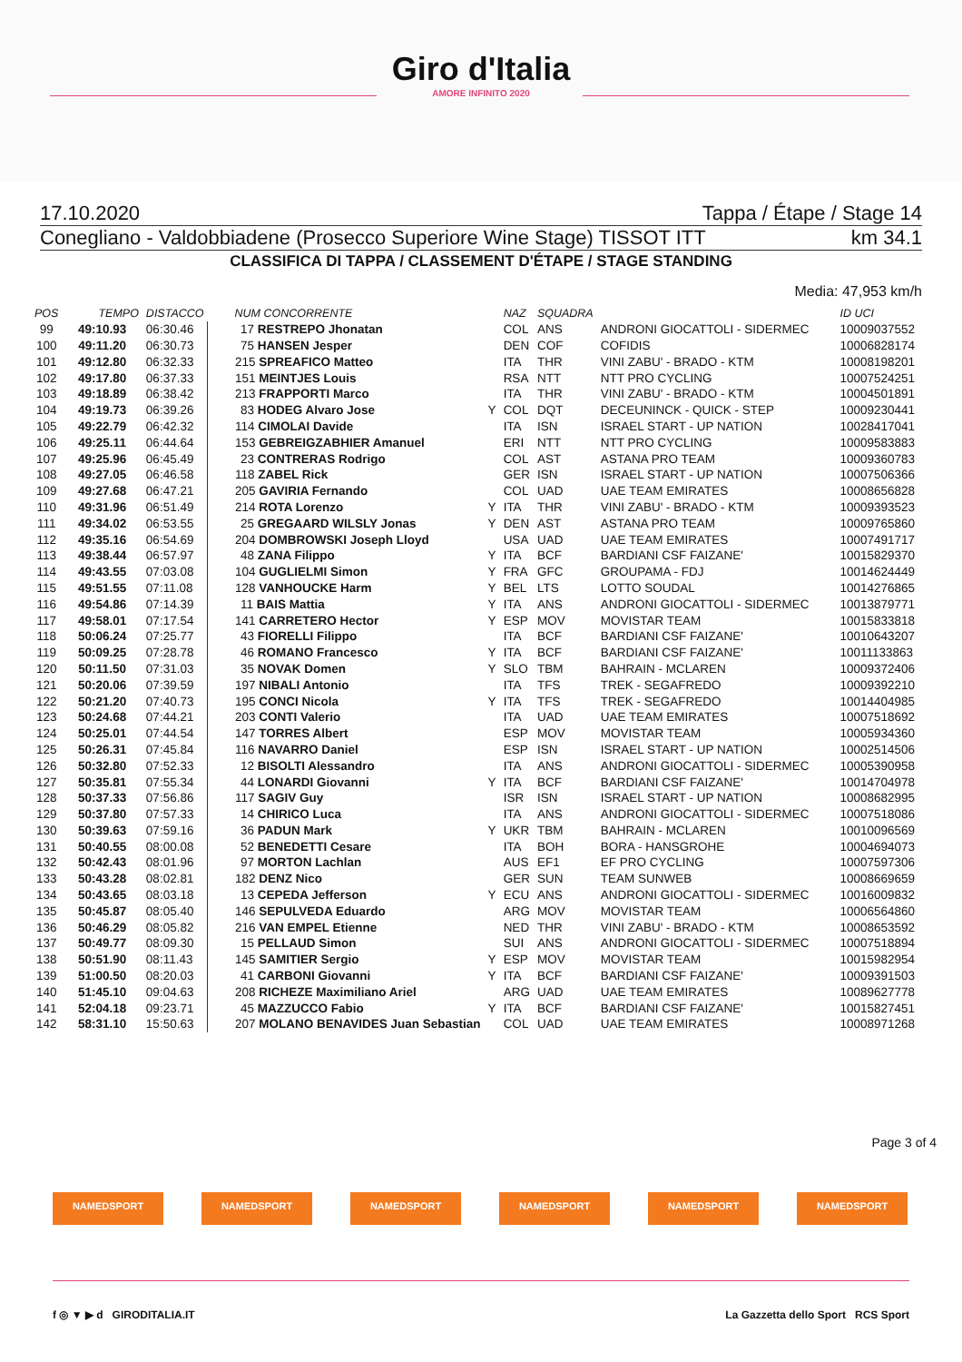Giro d'Italia
AMORE INFINITO 2020
17.10.2020 Tappa / Étape / Stage 14
Conegliano - Valdobbiadene (Prosecco Superiore Wine Stage) TISSOT ITT km 34.1
CLASSIFICA DI TAPPA / CLASSEMENT D'ÉTAPE / STAGE STANDING
Media: 47,953 km/h
| POS | TEMPO | DISTACCO | NUM CONCORRENTE | | NAZ | SQUADRA | | ID UCI |
| --- | --- | --- | --- | --- | --- | --- | --- | --- |
| 99 | 49:10.93 | 06:30.46 | 17 RESTREPO Jhonatan | | COL | ANS | ANDRONI GIOCATTOLI - SIDERMEC | 10009037552 |
| 100 | 49:11.20 | 06:30.73 | 75 HANSEN Jesper | | DEN | COF | COFIDIS | 10006828174 |
| 101 | 49:12.80 | 06:32.33 | 215 SPREAFICO Matteo | | ITA | THR | VINI ZABU' - BRADO - KTM | 10008198201 |
| 102 | 49:17.80 | 06:37.33 | 151 MEINTJES Louis | | RSA | NTT | NTT PRO CYCLING | 10007524251 |
| 103 | 49:18.89 | 06:38.42 | 213 FRAPPORTI Marco | | ITA | THR | VINI ZABU' - BRADO - KTM | 10004501891 |
| 104 | 49:19.73 | 06:39.26 | 83 HODEG Alvaro Jose | Y | COL | DQT | DECEUNINCK - QUICK - STEP | 10009230441 |
| 105 | 49:22.79 | 06:42.32 | 114 CIMOLAI Davide | | ITA | ISN | ISRAEL START - UP NATION | 10028417041 |
| 106 | 49:25.11 | 06:44.64 | 153 GEBREIGZABHIER Amanuel | | ERI | NTT | NTT PRO CYCLING | 10009583883 |
| 107 | 49:25.96 | 06:45.49 | 23 CONTRERAS Rodrigo | | COL | AST | ASTANA PRO TEAM | 10009360783 |
| 108 | 49:27.05 | 06:46.58 | 118 ZABEL Rick | | GER | ISN | ISRAEL START - UP NATION | 10007506366 |
| 109 | 49:27.68 | 06:47.21 | 205 GAVIRIA Fernando | | COL | UAD | UAE TEAM EMIRATES | 10008656828 |
| 110 | 49:31.96 | 06:51.49 | 214 ROTA Lorenzo | Y | ITA | THR | VINI ZABU' - BRADO - KTM | 10009393523 |
| 111 | 49:34.02 | 06:53.55 | 25 GREGAARD WILSLY Jonas | Y | DEN | AST | ASTANA PRO TEAM | 10009765860 |
| 112 | 49:35.16 | 06:54.69 | 204 DOMBROWSKI Joseph Lloyd | | USA | UAD | UAE TEAM EMIRATES | 10007491717 |
| 113 | 49:38.44 | 06:57.97 | 48 ZANA Filippo | Y | ITA | BCF | BARDIANI CSF FAIZANE' | 10015829370 |
| 114 | 49:43.55 | 07:03.08 | 104 GUGLIELMI Simon | Y | FRA | GFC | GROUPAMA - FDJ | 10014624449 |
| 115 | 49:51.55 | 07:11.08 | 128 VANHOUCKE Harm | Y | BEL | LTS | LOTTO SOUDAL | 10014276865 |
| 116 | 49:54.86 | 07:14.39 | 11 BAIS Mattia | Y | ITA | ANS | ANDRONI GIOCATTOLI - SIDERMEC | 10013879771 |
| 117 | 49:58.01 | 07:17.54 | 141 CARRETERO Hector | Y | ESP | MOV | MOVISTAR TEAM | 10015833818 |
| 118 | 50:06.24 | 07:25.77 | 43 FIORELLI Filippo | | ITA | BCF | BARDIANI CSF FAIZANE' | 10010643207 |
| 119 | 50:09.25 | 07:28.78 | 46 ROMANO Francesco | Y | ITA | BCF | BARDIANI CSF FAIZANE' | 10011133863 |
| 120 | 50:11.50 | 07:31.03 | 35 NOVAK Domen | Y | SLO | TBM | BAHRAIN - MCLAREN | 10009372406 |
| 121 | 50:20.06 | 07:39.59 | 197 NIBALI Antonio | | ITA | TFS | TREK - SEGAFREDO | 10009392210 |
| 122 | 50:21.20 | 07:40.73 | 195 CONCI Nicola | Y | ITA | TFS | TREK - SEGAFREDO | 10014404985 |
| 123 | 50:24.68 | 07:44.21 | 203 CONTI Valerio | | ITA | UAD | UAE TEAM EMIRATES | 10007518692 |
| 124 | 50:25.01 | 07:44.54 | 147 TORRES Albert | | ESP | MOV | MOVISTAR TEAM | 10005934360 |
| 125 | 50:26.31 | 07:45.84 | 116 NAVARRO Daniel | | ESP | ISN | ISRAEL START - UP NATION | 10002514506 |
| 126 | 50:32.80 | 07:52.33 | 12 BISOLTI Alessandro | | ITA | ANS | ANDRONI GIOCATTOLI - SIDERMEC | 10005390958 |
| 127 | 50:35.81 | 07:55.34 | 44 LONARDI Giovanni | Y | ITA | BCF | BARDIANI CSF FAIZANE' | 10014704978 |
| 128 | 50:37.33 | 07:56.86 | 117 SAGIV Guy | | ISR | ISN | ISRAEL START - UP NATION | 10008682995 |
| 129 | 50:37.80 | 07:57.33 | 14 CHIRICO Luca | | ITA | ANS | ANDRONI GIOCATTOLI - SIDERMEC | 10007518086 |
| 130 | 50:39.63 | 07:59.16 | 36 PADUN Mark | Y | UKR | TBM | BAHRAIN - MCLAREN | 10010096569 |
| 131 | 50:40.55 | 08:00.08 | 52 BENEDETTI Cesare | | ITA | BOH | BORA - HANSGROHE | 10004694073 |
| 132 | 50:42.43 | 08:01.96 | 97 MORTON Lachlan | | AUS | EF1 | EF PRO CYCLING | 10007597306 |
| 133 | 50:43.28 | 08:02.81 | 182 DENZ Nico | | GER | SUN | TEAM SUNWEB | 10008669659 |
| 134 | 50:43.65 | 08:03.18 | 13 CEPEDA Jefferson | Y | ECU | ANS | ANDRONI GIOCATTOLI - SIDERMEC | 10016009832 |
| 135 | 50:45.87 | 08:05.40 | 146 SEPULVEDA Eduardo | | ARG | MOV | MOVISTAR TEAM | 10006564860 |
| 136 | 50:46.29 | 08:05.82 | 216 VAN EMPEL Etienne | | NED | THR | VINI ZABU' - BRADO - KTM | 10008653592 |
| 137 | 50:49.77 | 08:09.30 | 15 PELLAUD Simon | | SUI | ANS | ANDRONI GIOCATTOLI - SIDERMEC | 10007518894 |
| 138 | 50:51.90 | 08:11.43 | 145 SAMITIER Sergio | Y | ESP | MOV | MOVISTAR TEAM | 10015982954 |
| 139 | 51:00.50 | 08:20.03 | 41 CARBONI Giovanni | Y | ITA | BCF | BARDIANI CSF FAIZANE' | 10009391503 |
| 140 | 51:45.10 | 09:04.63 | 208 RICHEZE Maximiliano Ariel | | ARG | UAD | UAE TEAM EMIRATES | 10089627778 |
| 141 | 52:04.18 | 09:23.71 | 45 MAZZUCCO Fabio | Y | ITA | BCF | BARDIANI CSF FAIZANE' | 10015827451 |
| 142 | 58:31.10 | 15:50.63 | 207 MOLANO BENAVIDES Juan Sebastian | | COL | UAD | UAE TEAM EMIRATES | 10008971268 |
Page 3 of 4
NAMEDSPORT NAMEDSPORT NAMEDSPORT NAMEDSPORT NAMEDSPORT NAMEDSPORT
f ◎ ▼ ▶ d GIRODITALIA.IT La Gazzetta dello Sport RCS Sport